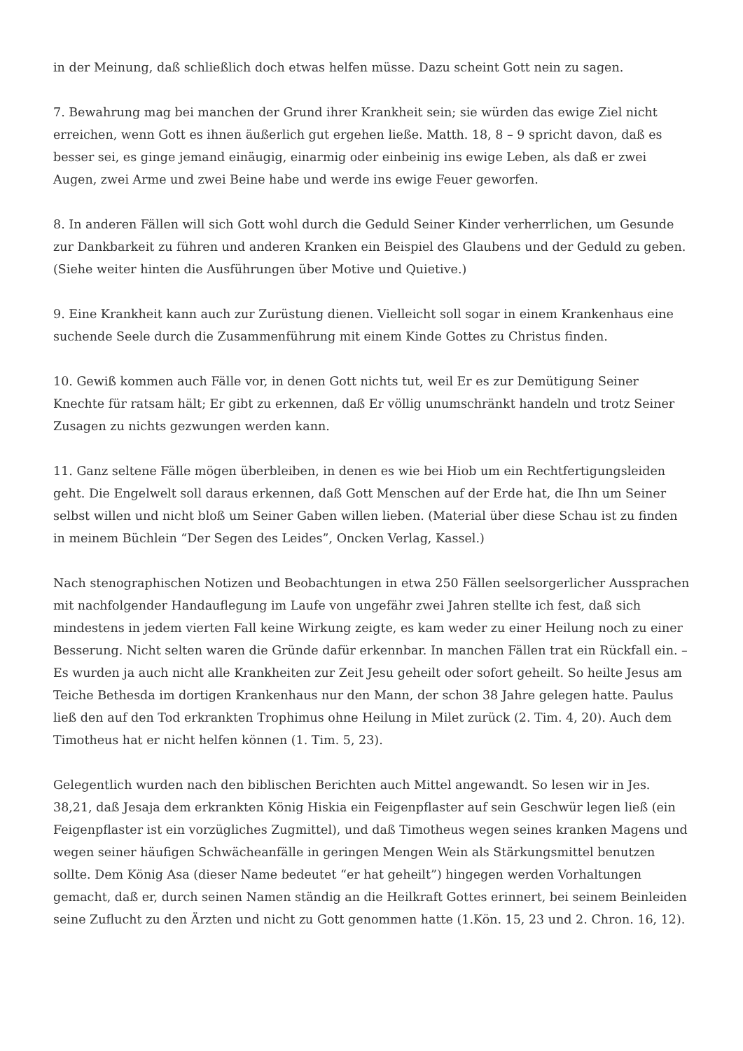in der Meinung, daß schließlich doch etwas helfen müsse. Dazu scheint Gott nein zu sagen.
7. Bewahrung mag bei manchen der Grund ihrer Krankheit sein; sie würden das ewige Ziel nicht erreichen, wenn Gott es ihnen äußerlich gut ergehen ließe. Matth. 18, 8 – 9 spricht davon, daß es besser sei, es ginge jemand einäugig, einarmig oder einbeinig ins ewige Leben, als daß er zwei Augen, zwei Arme und zwei Beine habe und werde ins ewige Feuer geworfen.
8. In anderen Fällen will sich Gott wohl durch die Geduld Seiner Kinder verherrlichen, um Gesunde zur Dankbarkeit zu führen und anderen Kranken ein Beispiel des Glaubens und der Geduld zu geben. (Siehe weiter hinten die Ausführungen über Motive und Quietive.)
9. Eine Krankheit kann auch zur Zurüstung dienen. Vielleicht soll sogar in einem Krankenhaus eine suchende Seele durch die Zusammenführung mit einem Kinde Gottes zu Christus finden.
10. Gewiß kommen auch Fälle vor, in denen Gott nichts tut, weil Er es zur Demütigung Seiner Knechte für ratsam hält; Er gibt zu erkennen, daß Er völlig unumschränkt handeln und trotz Seiner Zusagen zu nichts gezwungen werden kann.
11. Ganz seltene Fälle mögen überbleiben, in denen es wie bei Hiob um ein Rechtfertigungsleiden geht. Die Engelwelt soll daraus erkennen, daß Gott Menschen auf der Erde hat, die Ihn um Seiner selbst willen und nicht bloß um Seiner Gaben willen lieben. (Material über diese Schau ist zu finden in meinem Büchlein “Der Segen des Leides”, Oncken Verlag, Kassel.)
Nach stenographischen Notizen und Beobachtungen in etwa 250 Fällen seelsorgerlicher Aussprachen mit nachfolgender Handauflegung im Laufe von ungefähr zwei Jahren stellte ich fest, daß sich mindestens in jedem vierten Fall keine Wirkung zeigte, es kam weder zu einer Heilung noch zu einer Besserung. Nicht selten waren die Gründe dafür erkennbar. In manchen Fällen trat ein Rückfall ein. – Es wurden ja auch nicht alle Krankheiten zur Zeit Jesu geheilt oder sofort geheilt. So heilte Jesus am Teiche Bethesda im dortigen Krankenhaus nur den Mann, der schon 38 Jahre gelegen hatte. Paulus ließ den auf den Tod erkrankten Trophimus ohne Heilung in Milet zurück (2. Tim. 4, 20). Auch dem Timotheus hat er nicht helfen können (1. Tim. 5, 23).
Gelegentlich wurden nach den biblischen Berichten auch Mittel angewandt. So lesen wir in Jes. 38,21, daß Jesaja dem erkrankten König Hiskia ein Feigenpflaster auf sein Geschwür legen ließ (ein Feigenpflaster ist ein vorzügliches Zugmittel), und daß Timotheus wegen seines kranken Magens und wegen seiner häufigen Schwächeanfälle in geringen Mengen Wein als Stärkungsmittel benutzen sollte. Dem König Asa (dieser Name bedeutet “er hat geheilt”) hingegen werden Vorhaltungen gemacht, daß er, durch seinen Namen ständig an die Heilkraft Gottes erinnert, bei seinem Beinleiden seine Zuflucht zu den Ärzten und nicht zu Gott genommen hatte (1.Kön. 15, 23 und 2. Chron. 16, 12).